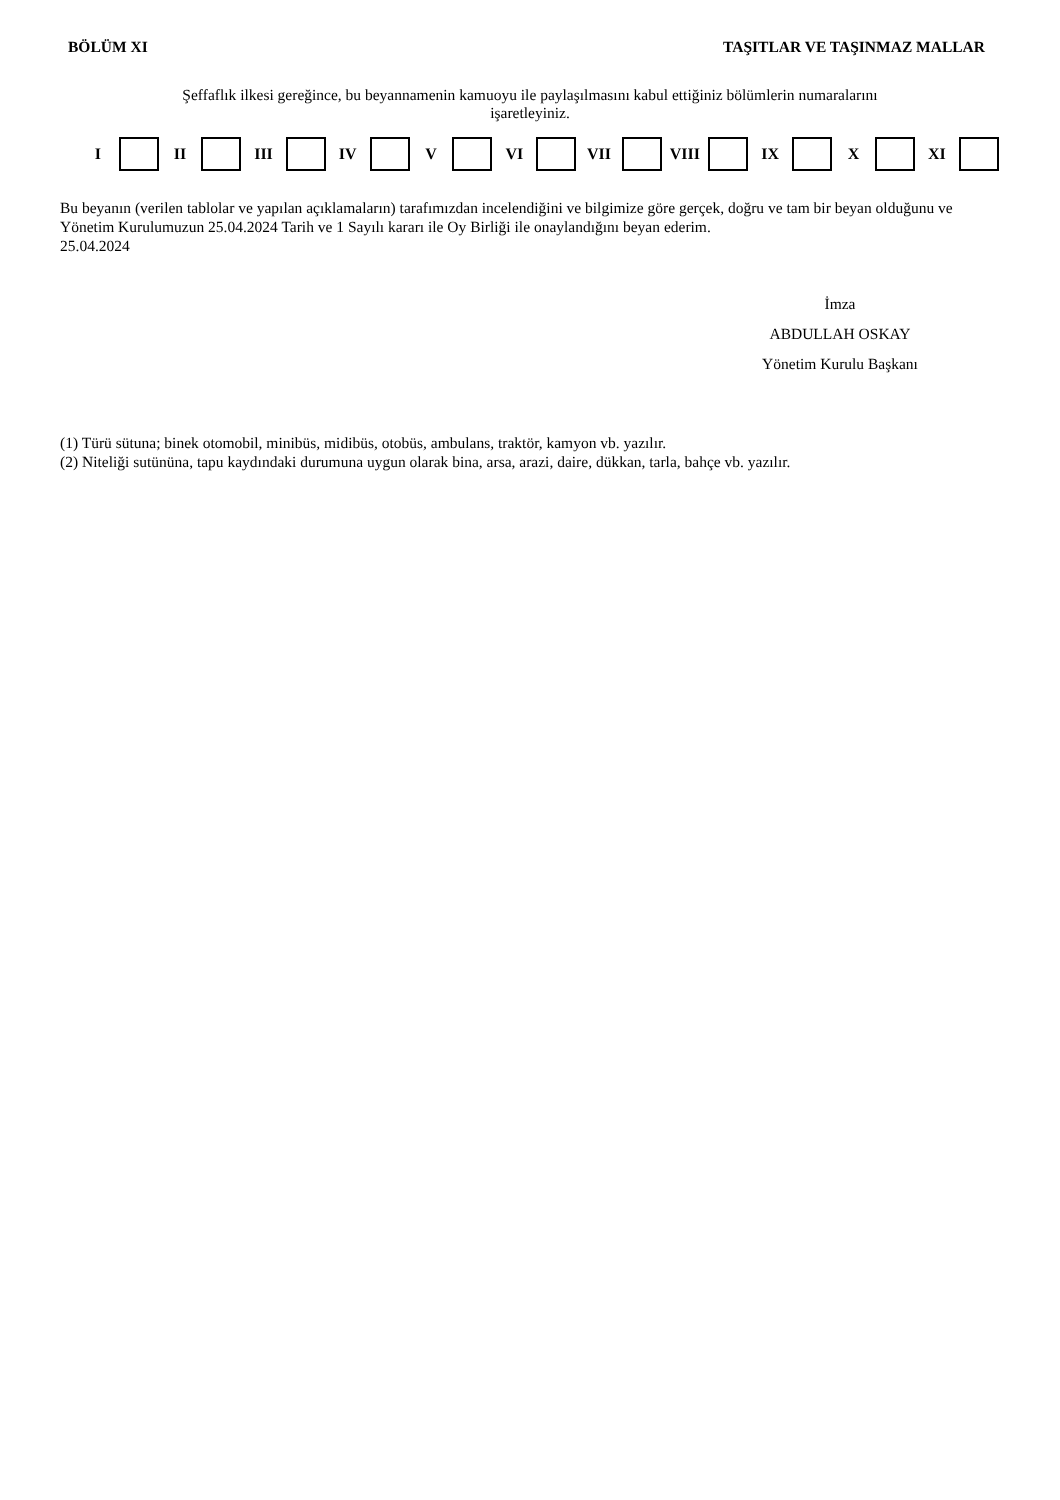BÖLÜM XI TAŞITLAR VE TAŞINMAZ MALLAR
Şeffaflık ilkesi gereğince, bu beyannamenin kamuoyu ile paylaşılmasını kabul ettiğiniz bölümlerin numaralarını
işaretleyiniz.
| I | | II | | III | | IV | | V | | VI | | VII | | VIII | | IX | | X | | XI | |
Bu beyanın (verilen tablolar ve yapılan açıklamaların) tarafımızdan incelendiğini ve bilgimize göre gerçek, doğru ve tam bir beyan olduğunu ve Yönetim Kurulumuzun 25.04.2024 Tarih ve 1 Sayılı kararı ile Oy Birliği ile onaylandığını beyan ederim.
25.04.2024
İmza
ABDULLAH OSKAY
Yönetim Kurulu Başkanı
(1) Türü sütuna; binek otomobil, minibüs, midibüs, otobüs, ambulans, traktör, kamyon vb. yazılır.
(2) Niteliği sutününa, tapu kaydındaki durumuna uygun olarak bina, arsa, arazi, daire, dükkan, tarla, bahçe vb. yazılır.